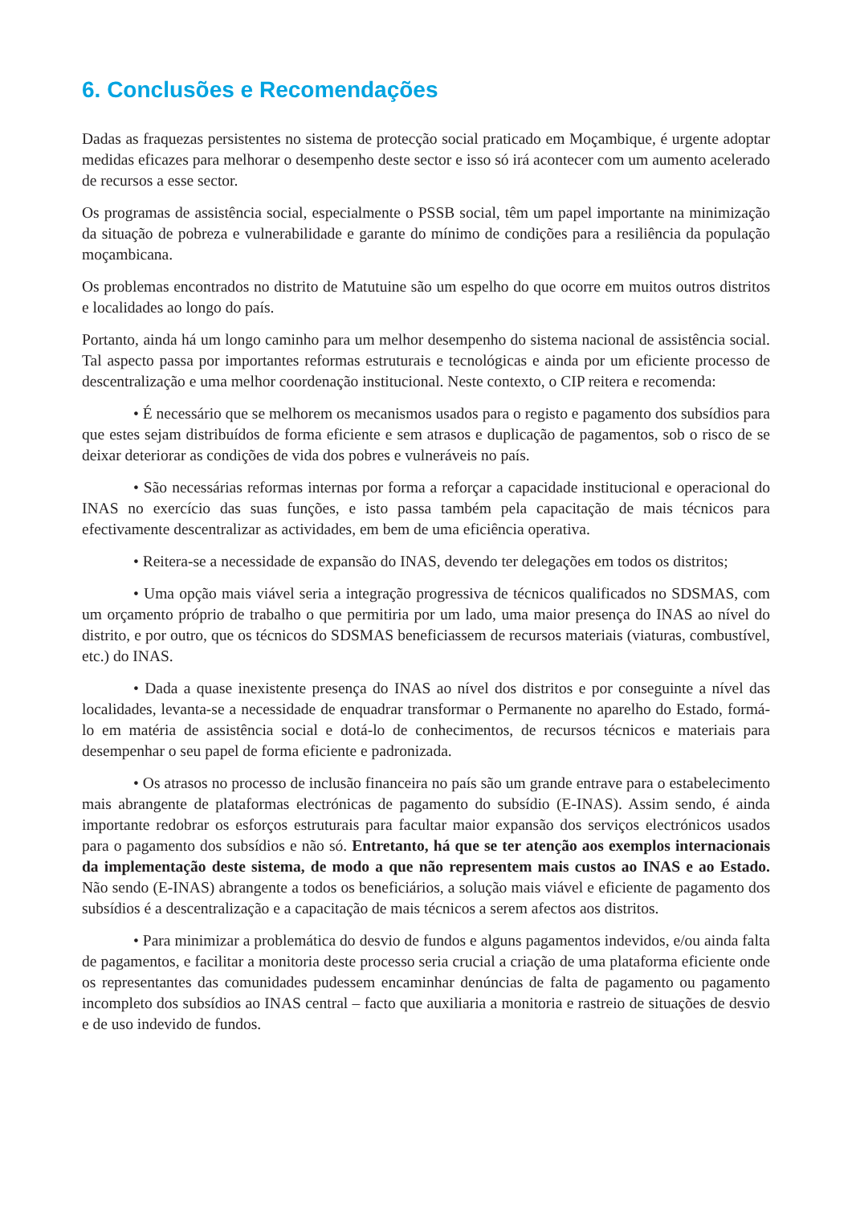6. Conclusões e Recomendações
Dadas as fraquezas persistentes no sistema de protecção social praticado em Moçambique, é urgente adoptar medidas eficazes para melhorar o desempenho deste sector e isso só irá acontecer com um aumento acelerado de recursos a esse sector.
Os programas de assistência social, especialmente o PSSB social, têm um papel importante na minimização da situação de pobreza e vulnerabilidade e garante do mínimo de condições para a resiliência da população moçambicana.
Os problemas encontrados no distrito de Matutuine são um espelho do que ocorre em muitos outros distritos e localidades ao longo do país.
Portanto, ainda há um longo caminho para um melhor desempenho do sistema nacional de assistência social. Tal aspecto passa por importantes reformas estruturais e tecnológicas e ainda por um eficiente processo de descentralização e uma melhor coordenação institucional. Neste contexto, o CIP reitera e recomenda:
• É necessário que se melhorem os mecanismos usados para o registo e pagamento dos subsídios para que estes sejam distribuídos de forma eficiente e sem atrasos e duplicação de pagamentos, sob o risco de se deixar deteriorar as condições de vida dos pobres e vulneráveis no país.
• São necessárias reformas internas por forma a reforçar a capacidade institucional e operacional do INAS no exercício das suas funções, e isto passa também pela capacitação de mais técnicos para efectivamente descentralizar as actividades, em bem de uma eficiência operativa.
• Reitera-se a necessidade de expansão do INAS, devendo ter delegações em todos os distritos;
• Uma opção mais viável seria a integração progressiva de técnicos qualificados no SDSMAS, com um orçamento próprio de trabalho o que permitiria por um lado, uma maior presença do INAS ao nível do distrito, e por outro, que os técnicos do SDSMAS beneficiassem de recursos materiais (viaturas, combustível, etc.) do INAS.
• Dada a quase inexistente presença do INAS ao nível dos distritos e por conseguinte a nível das localidades, levanta-se a necessidade de enquadrar transformar o Permanente no aparelho do Estado, formá-lo em matéria de assistência social e dotá-lo de conhecimentos, de recursos técnicos e materiais para desempenhar o seu papel de forma eficiente e padronizada.
• Os atrasos no processo de inclusão financeira no país são um grande entrave para o estabelecimento mais abrangente de plataformas electrónicas de pagamento do subsídio (E-INAS). Assim sendo, é ainda importante redobrar os esforços estruturais para facultar maior expansão dos serviços electrónicos usados para o pagamento dos subsídios e não só. Entretanto, há que se ter atenção aos exemplos internacionais da implementação deste sistema, de modo a que não representem mais custos ao INAS e ao Estado. Não sendo (E-INAS) abrangente a todos os beneficiários, a solução mais viável e eficiente de pagamento dos subsídios é a descentralização e a capacitação de mais técnicos a serem afectos aos distritos.
• Para minimizar a problemática do desvio de fundos e alguns pagamentos indevidos, e/ou ainda falta de pagamentos, e facilitar a monitoria deste processo seria crucial a criação de uma plataforma eficiente onde os representantes das comunidades pudessem encaminhar denúncias de falta de pagamento ou pagamento incompleto dos subsídios ao INAS central – facto que auxiliaria a monitoria e rastreio de situações de desvio e de uso indevido de fundos.